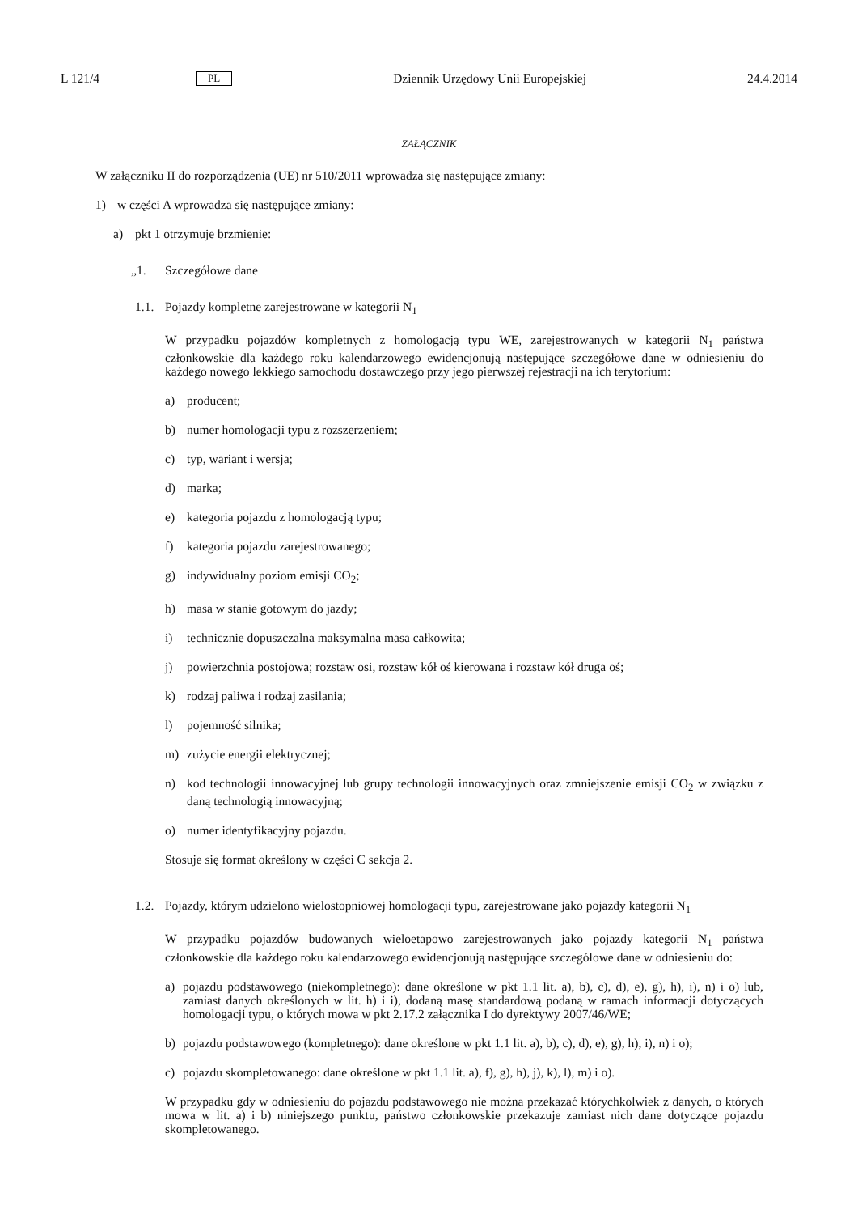L 121/4 PL Dziennik Urzędowy Unii Europejskiej 24.4.2014
ZAŁĄCZNIK
W załączniku II do rozporządzenia (UE) nr 510/2011 wprowadza się następujące zmiany:
1) w części A wprowadza się następujące zmiany:
a) pkt 1 otrzymuje brzmienie:
„1. Szczegółowe dane
1.1. Pojazdy kompletne zarejestrowane w kategorii N<sub>1</sub>
W przypadku pojazdów kompletnych z homologacją typu WE, zarejestrowanych w kategorii N<sub>1</sub> państwa członkowskie dla każdego roku kalendarzowego ewidencjonują następujące szczegółowe dane w odniesieniu do każdego nowego lekkiego samochodu dostawczego przy jego pierwszej rejestracji na ich terytorium:
a) producent;
b) numer homologacji typu z rozszerzeniem;
c) typ, wariant i wersja;
d) marka;
e) kategoria pojazdu z homologacją typu;
f) kategoria pojazdu zarejestrowanego;
g) indywidualny poziom emisji CO<sub>2</sub>;
h) masa w stanie gotowym do jazdy;
i) technicznie dopuszczalna maksymalna masa całkowita;
j) powierzchnia postojowa; rozstaw osi, rozstaw kół oś kierowana i rozstaw kół druga oś;
k) rodzaj paliwa i rodzaj zasilania;
l) pojemność silnika;
m) zużycie energii elektrycznej;
n) kod technologii innowacyjnej lub grupy technologii innowacyjnych oraz zmniejszenie emisji CO<sub>2</sub> w związku z daną technologią innowacyjną;
o) numer identyfikacyjny pojazdu.
Stosuje się format określony w części C sekcja 2.
1.2. Pojazdy, którym udzielono wielostopniowej homologacji typu, zarejestrowane jako pojazdy kategorii N<sub>1</sub>
W przypadku pojazdów budowanych wieloetapowo zarejestrowanych jako pojazdy kategorii N<sub>1</sub> państwa członkowskie dla każdego roku kalendarzowego ewidencjonują następujące szczegółowe dane w odniesieniu do:
a) pojazdu podstawowego (niekompletnego): dane określone w pkt 1.1 lit. a), b), c), d), e), g), h), i), n) i o) lub, zamiast danych określonych w lit. h) i i), dodaną masę standardową podaną w ramach informacji dotyczących homologacji typu, o których mowa w pkt 2.17.2 załącznika I do dyrektywy 2007/46/WE;
b) pojazdu podstawowego (kompletnego): dane określone w pkt 1.1 lit. a), b), c), d), e), g), h), i), n) i o);
c) pojazdu skompletowanego: dane określone w pkt 1.1 lit. a), f), g), h), j), k), l), m) i o).
W przypadku gdy w odniesieniu do pojazdu podstawowego nie można przekazać którychkolwiek z danych, o których mowa w lit. a) i b) niniejszego punktu, państwo członkowskie przekazuje zamiast nich dane dotyczące pojazdu skompletowanego.